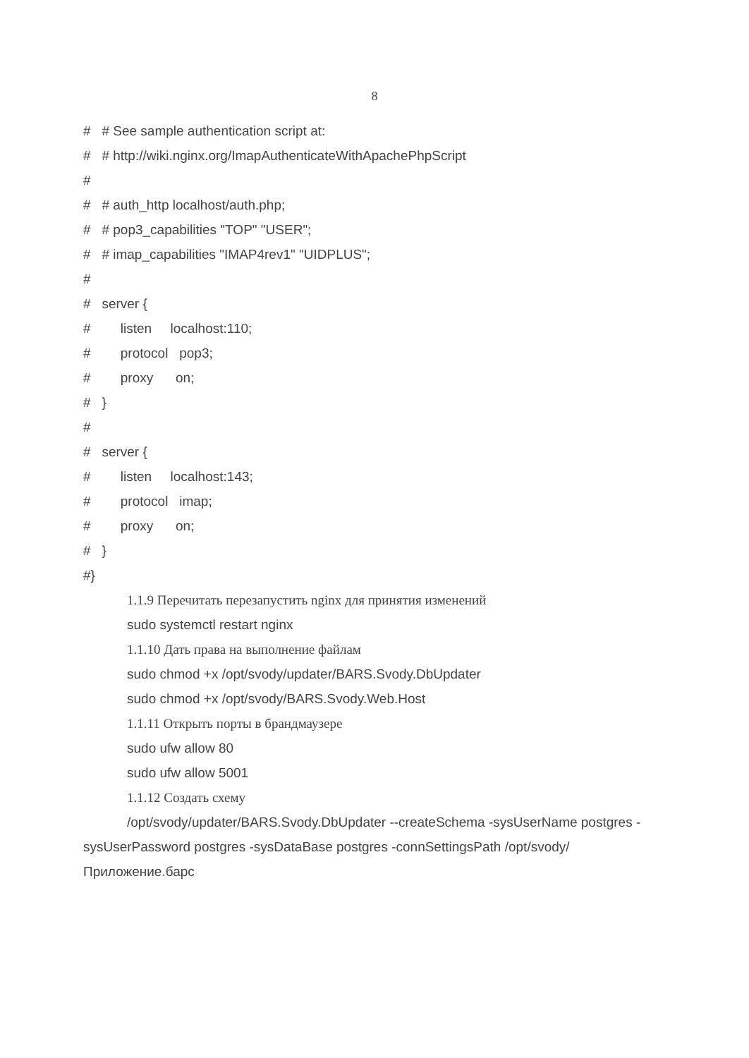8
# # See sample authentication script at:
# # http://wiki.nginx.org/ImapAuthenticateWithApachePhpScript
#
# # auth_http localhost/auth.php;
# # pop3_capabilities "TOP" "USER";
# # imap_capabilities "IMAP4rev1" "UIDPLUS";
#
# server {
# listen localhost:110;
# protocol pop3;
# proxy on;
# }
#
# server {
# listen localhost:143;
# protocol imap;
# proxy on;
# }
#}
1.1.9 Перечитать перезапустить nginx для принятия изменений
sudo systemctl restart nginx
1.1.10 Дать права на выполнение файлам
sudo chmod +x /opt/svody/updater/BARS.Svody.DbUpdater
sudo chmod +x /opt/svody/BARS.Svody.Web.Host
1.1.11 Открыть порты в брандмаузере
sudo ufw allow 80
sudo ufw allow 5001
1.1.12 Создать схему
/opt/svody/updater/BARS.Svody.DbUpdater --createSchema -sysUserName postgres -sysUserPassword postgres -sysDataBase postgres -connSettingsPath /opt/svody/Приложение.барс